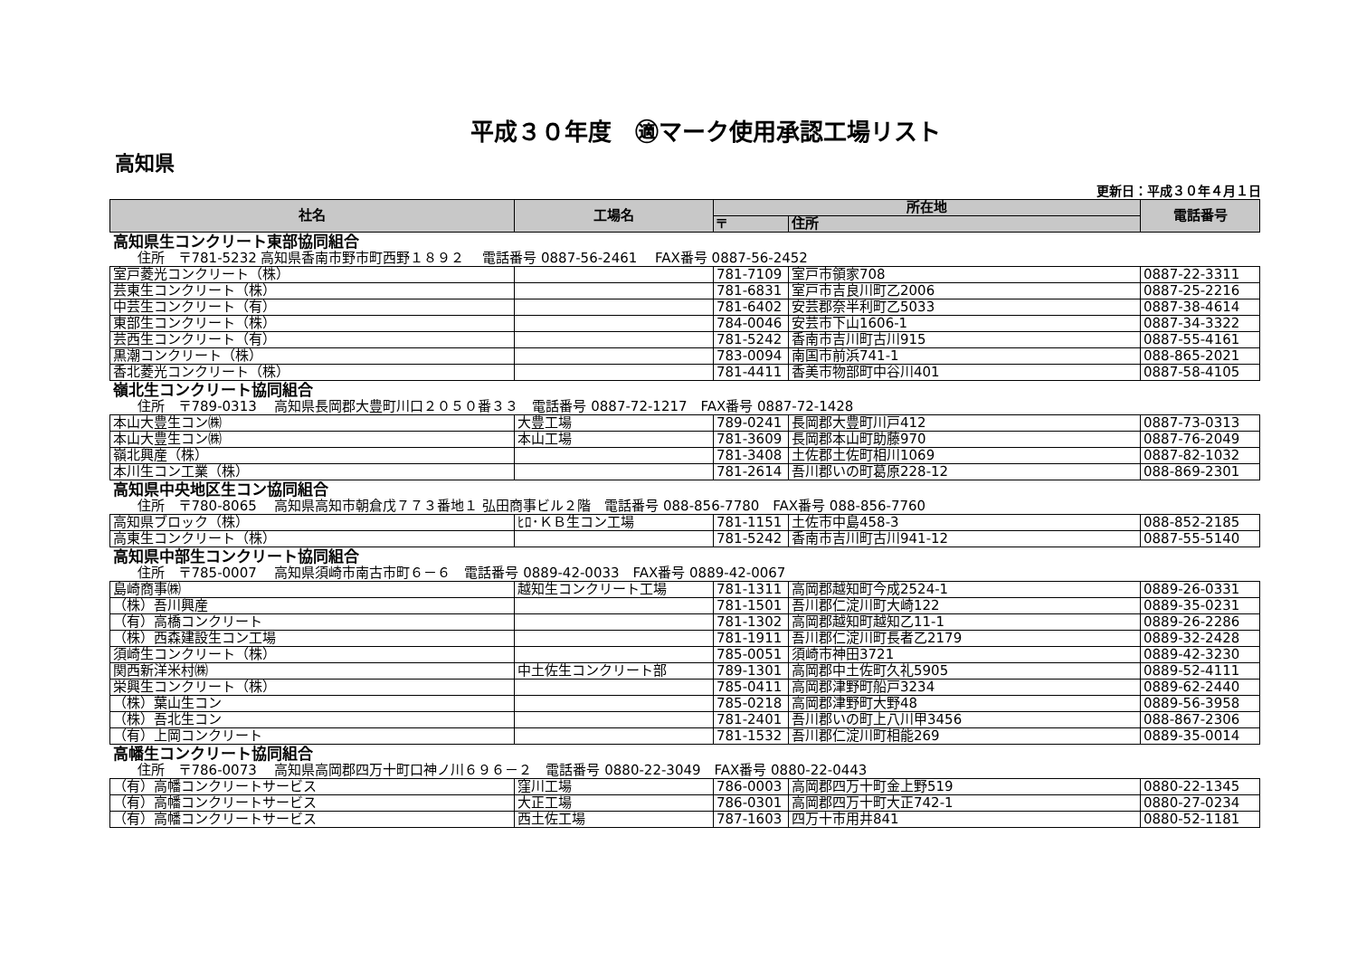平成３０年度　㊜マーク使用承認工場リスト
高知県
更新日：平成３０年４月１日
| 社名 | 工場名 | 所在地 | | 電話番号 |
| --- | --- | --- | --- | --- |
| | | 〒 | 住所 | |
| 高知県生コンクリート東部協同組合 | | | | |
| 住所 〒781-5232 高知県香南市野市町西野１８９２ 電話番号 0887-56-2461 FAX番号 0887-56-2452 | | | | |
| 室戸菱光コンクリート（株） | | 781-7109 | 室戸市領家708 | 0887-22-3311 |
| 芸東生コンクリート（株） | | 781-6831 | 室戸市吉良川町乙2006 | 0887-25-2216 |
| 中芸生コンクリート（有） | | 781-6402 | 安芸郡奈半利町乙5033 | 0887-38-4614 |
| 東部生コンクリート（株） | | 784-0046 | 安芸市下山1606-1 | 0887-34-3322 |
| 芸西生コンクリート（有） | | 781-5242 | 香南市吉川町古川915 | 0887-55-4161 |
| 黒潮コンクリート（株） | | 783-0094 | 南国市前浜741-1 | 088-865-2021 |
| 香北菱光コンクリート（株） | | 781-4411 | 香美市物部町中谷川401 | 0887-58-4105 |
| 嶺北生コンクリート協同組合 | | | | |
| 住所 〒789-0313 高知県長岡郡大豊町川口２０５０番３３ 電話番号 0887-72-1217 FAX番号 0887-72-1428 | | | | |
| 本山大豊生コン㈱ | 大豊工場 | 789-0241 | 長岡郡大豊町川戸412 | 0887-73-0313 |
| 本山大豊生コン㈱ | 本山工場 | 781-3609 | 長岡郡本山町助藤970 | 0887-76-2049 |
| 嶺北興産（株） | | 781-3408 | 土佐郡土佐町相川1069 | 0887-82-1032 |
| 本川生コン工業（株） | | 781-2614 | 吾川郡いの町葛原228-12 | 088-869-2301 |
| 高知県中央地区生コン協同組合 | | | | |
| 住所 〒780-8065 高知県高知市朝倉戊７７３番地１ 弘田商事ビル２階 電話番号 088-856-7780 FAX番号 088-856-7760 | | | | |
| 高知県ブロック（株） | ﾋﾛ･ＫＢ生コン工場 | 781-1151 | 土佐市中島458-3 | 088-852-2185 |
| 高東生コンクリート（株） | | 781-5242 | 香南市吉川町古川941-12 | 0887-55-5140 |
| 高知県中部生コンクリート協同組合 | | | | |
| 住所 〒785-0007 高知県須崎市南古市町６－６ 電話番号 0889-42-0033 FAX番号 0889-42-0067 | | | | |
| 島崎商事㈱ | 越知生コンクリート工場 | 781-1311 | 高岡郡越知町今成2524-1 | 0889-26-0331 |
| （株）吾川興産 | | 781-1501 | 吾川郡仁淀川町大崎122 | 0889-35-0231 |
| （有）高橋コンクリート | | 781-1302 | 高岡郡越知町越知乙11-1 | 0889-26-2286 |
| （株）西森建設生コン工場 | | 781-1911 | 吾川郡仁淀川町長者乙2179 | 0889-32-2428 |
| 須崎生コンクリート（株） | | 785-0051 | 須崎市神田3721 | 0889-42-3230 |
| 関西新洋米村㈱ | 中土佐生コンクリート部 | 789-1301 | 高岡郡中土佐町久礼5905 | 0889-52-4111 |
| 栄興生コンクリート（株） | | 785-0411 | 高岡郡津野町船戸3234 | 0889-62-2440 |
| （株）葉山生コン | | 785-0218 | 高岡郡津野町大野48 | 0889-56-3958 |
| （株）吾北生コン | | 781-2401 | 吾川郡いの町上八川甲3456 | 088-867-2306 |
| （有）上岡コンクリート | | 781-1532 | 吾川郡仁淀川町相能269 | 0889-35-0014 |
| 高幡生コンクリート協同組合 | | | | |
| 住所 〒786-0073 高知県高岡郡四万十町口神ノ川６９６－２ 電話番号 0880-22-3049 FAX番号 0880-22-0443 | | | | |
| （有）高幡コンクリートサービス | 窪川工場 | 786-0003 | 高岡郡四万十町金上野519 | 0880-22-1345 |
| （有）高幡コンクリートサービス | 大正工場 | 786-0301 | 高岡郡四万十町大正742-1 | 0880-27-0234 |
| （有）高幡コンクリートサービス | 西土佐工場 | 787-1603 | 四万十市用井841 | 0880-52-1181 |